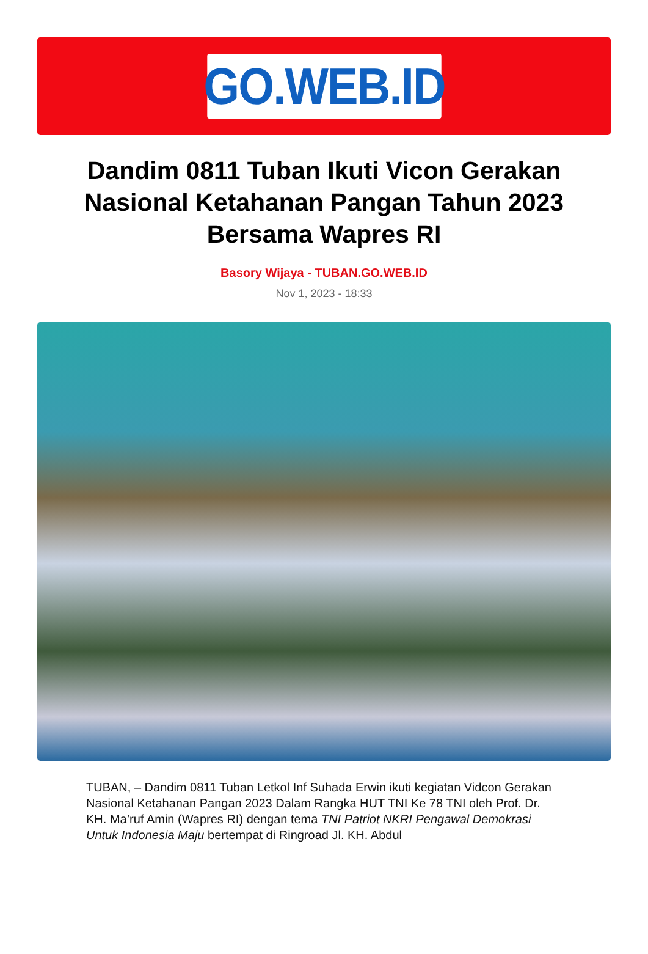GO.WEB.ID
Dandim 0811 Tuban Ikuti Vicon Gerakan Nasional Ketahanan Pangan Tahun 2023 Bersama Wapres RI
Basory Wijaya - TUBAN.GO.WEB.ID
Nov 1, 2023 - 18:33
TUBAN, – Dandim 0811 Tuban Letkol Inf Suhada Erwin ikuti kegiatan Vidcon Gerakan Nasional Ketahanan Pangan 2023 Dalam Rangka HUT TNI Ke 78 TNI oleh Prof. Dr. KH. Ma’ruf Amin (Wapres RI) dengan tema TNI Patriot NKRI Pengawal Demokrasi Untuk Indonesia Maju bertempat di Ringroad Jl. KH. Abdul